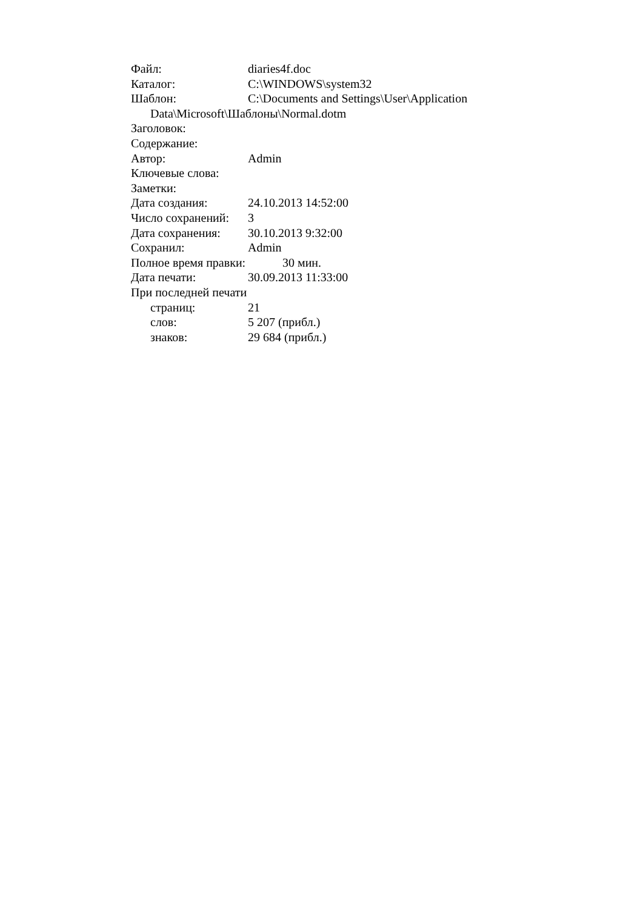Файл: diaries4f.doc
Каталог: C:\WINDOWS\system32
Шаблон: C:\Documents and Settings\User\Application
Data\Microsoft\Шаблоны\Normal.dotm
Заголовок:
Содержание:
Автор: Admin
Ключевые слова:
Заметки:
Дата создания: 24.10.2013 14:52:00
Число сохранений: 3
Дата сохранения: 30.10.2013 9:32:00
Сохранил: Admin
Полное время правки: 30 мин.
Дата печати: 30.09.2013 11:33:00
При последней печати
страниц: 21
слов: 5 207 (прибл.)
знаков: 29 684 (прибл.)